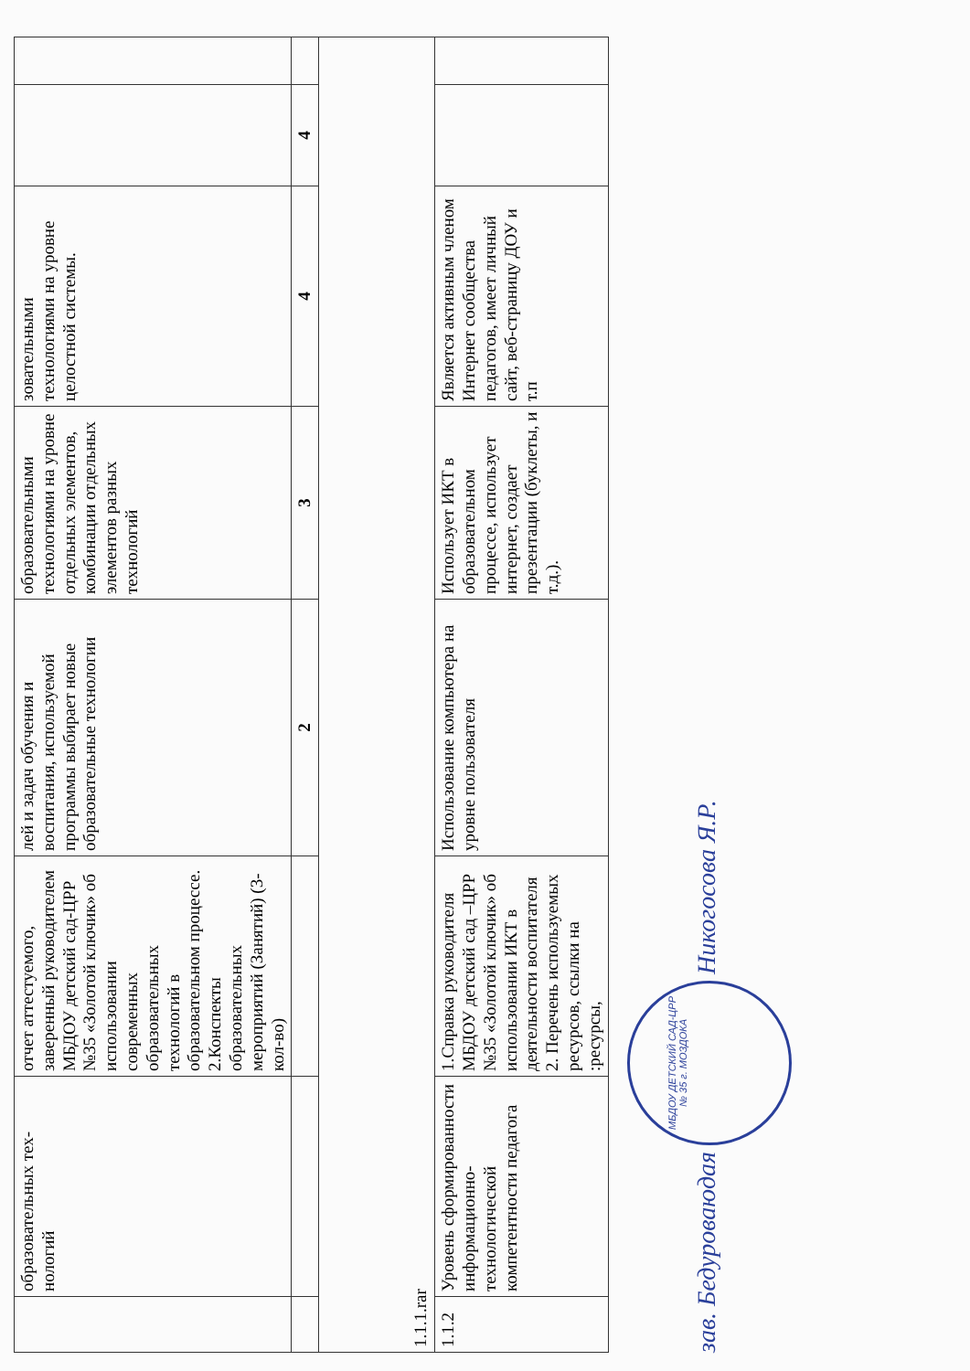| | образовательных тех­нологий | отчет аттестуемого, заверенный руководителем МБДОУ детский сад-ЦРР №35 «Золотой ключик» об использовании современных образовательных технологий в образовательном процессе. 2.Конспекты образовательных мероприятий (Занятий) (3-кол-во) | лей и задач обучения и воспитания, используемой программы выбирает новые образовательные технологии | образовательными технологиями на уровне отдельных элементов, комбинации отдельных элементов разных технологий | зовательными технологиями на уровне целостной системы. | | |
| | | | 2 | 3 | 4 | 4 | |
| 1.1.1.rar | | | | | | | |
| 1.1.2 | Уровень сформированности информационно-технологической компетентности педагога | 1.Справка руководителя МБДОУ детский сад –ЦРР №35 «Золотой ключик» об использовании ИКТ в деятельности воспитателя 2. Перечень используемых ресурсов, ссылки на :ресурсы, | Использование компьютера на уровне пользователя | Использует ИКТ в образовательном процессе, использует интернет, создает презентации (буклеты, и т.д.). | Является активным членом Интернет сообщества педагогов, имеет личный сайт, веб-страницу ДОУ и т.п | | |
зав. Бедуроваюдая МБДОУ ДЕТСКИЙ САД-ЦРР № 35 г. МОЗДОКА Никогосова Я.Р.